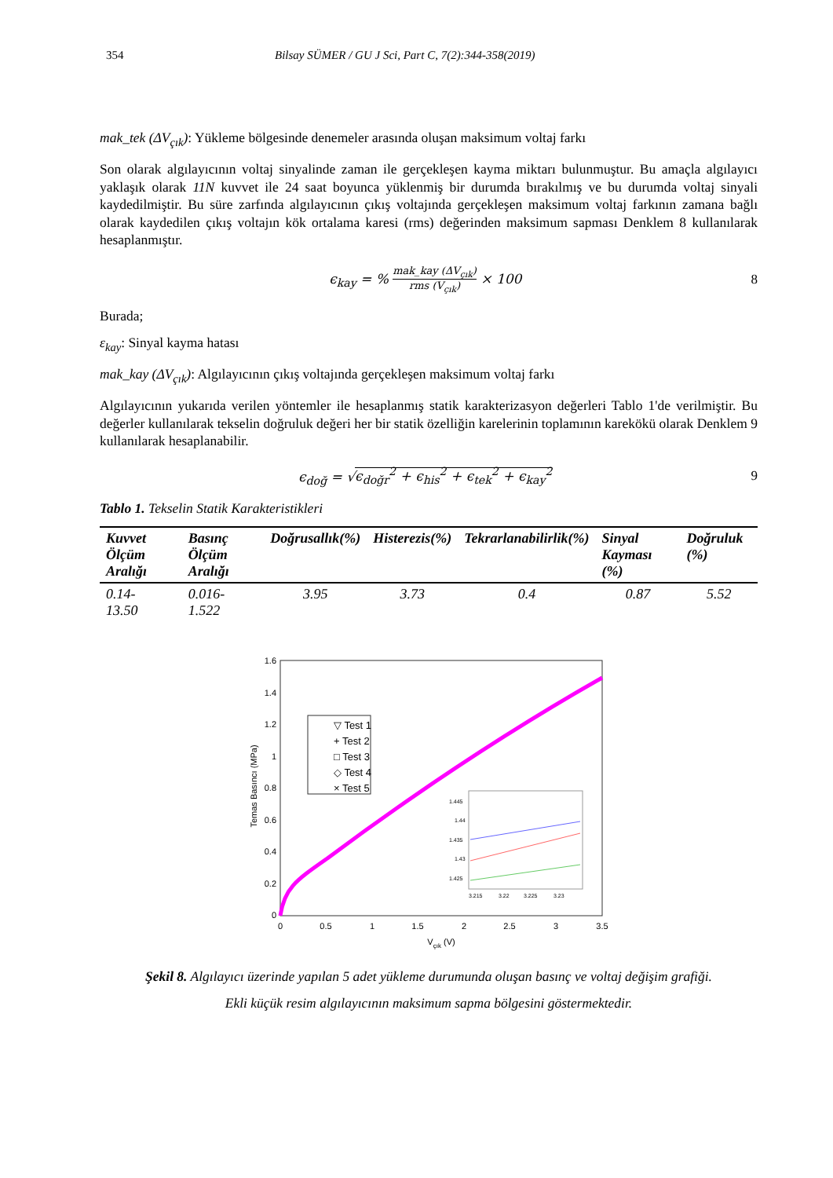354 Bilsay SÜMER / GU J Sci, Part C, 7(2):344-358(2019)
mak_tek (ΔV<sub>çık</sub>): Yükleme bölgesinde denemeler arasında oluşan maksimum voltaj farkı
Son olarak algılayıcının voltaj sinyalinde zaman ile gerçekleşen kayma miktarı bulunmuştur. Bu amaçla algılayıcı yaklaşık olarak 11N kuvvet ile 24 saat boyunca yüklenmiş bir durumda bırakılmış ve bu durumda voltaj sinyali kaydedilmiştir. Bu süre zarfında algılayıcının çıkış voltajında gerçekleşen maksimum voltaj farkının zamana bağlı olarak kaydedilen çıkış voltajın kök ortalama karesi (rms) değerinden maksimum sapması Denklem 8 kullanılarak hesaplanmıştır.
ϵ<sub>kay</sub> = % mak_kay (ΔV<sub>çık</sub>) rms (V<sub>çık</sub>) × 100
8
Burada;
ε<sub>kay</sub>: Sinyal kayma hatası
mak_kay (ΔV<sub>çık</sub>): Algılayıcının çıkış voltajında gerçekleşen maksimum voltaj farkı
Algılayıcının yukarıda verilen yöntemler ile hesaplanmış statik karakterizasyon değerleri Tablo 1'de verilmiştir. Bu değerler kullanılarak tekselin doğruluk değeri her bir statik özelliğin karelerinin toplamının karekökü olarak Denklem 9 kullanılarak hesaplanabilir.
ϵ<sub>doğ</sub> = √ϵ<sub>doğr</sub><sup>2</sup> + ϵ<sub>his</sub><sup>2</sup> + ϵ<sub>tek</sub><sup>2</sup> + ϵ<sub>kay</sub><sup>2</sup>
9
Tablo 1. Tekselin Statik Karakteristikleri
| Kuvvet Ölçüm Aralığı | Basınç Ölçüm Aralığı | Doğrusallık(%) | Histerezis(%) | Tekrarlanabilirlik(%) | Sinyal Kayması (%) | Doğruluk (%) |
| --- | --- | --- | --- | --- | --- | --- |
| 0.14- 13.50 | 0.016- 1.522 | 3.95 | 3.73 | 0.4 | 0.87 | 5.52 |
1.6
1.4
1.2
1
0.8
0.6
0.4
0.2
0
0
0.5
1
1.5
2
2.5
3
3.5
Vçık (V)
Temas Basıncı (MPa)
▽ Test 1
+ Test 2
□ Test 3
◇ Test 4
× Test 5
1.445
1.44
1.435
1.43
1.425
3.215
3.22
3.225
3.23
Şekil 8. Algılayıcı üzerinde yapılan 5 adet yükleme durumunda oluşan basınç ve voltaj değişim grafiği.
Ekli küçük resim algılayıcının maksimum sapma bölgesini göstermektedir.